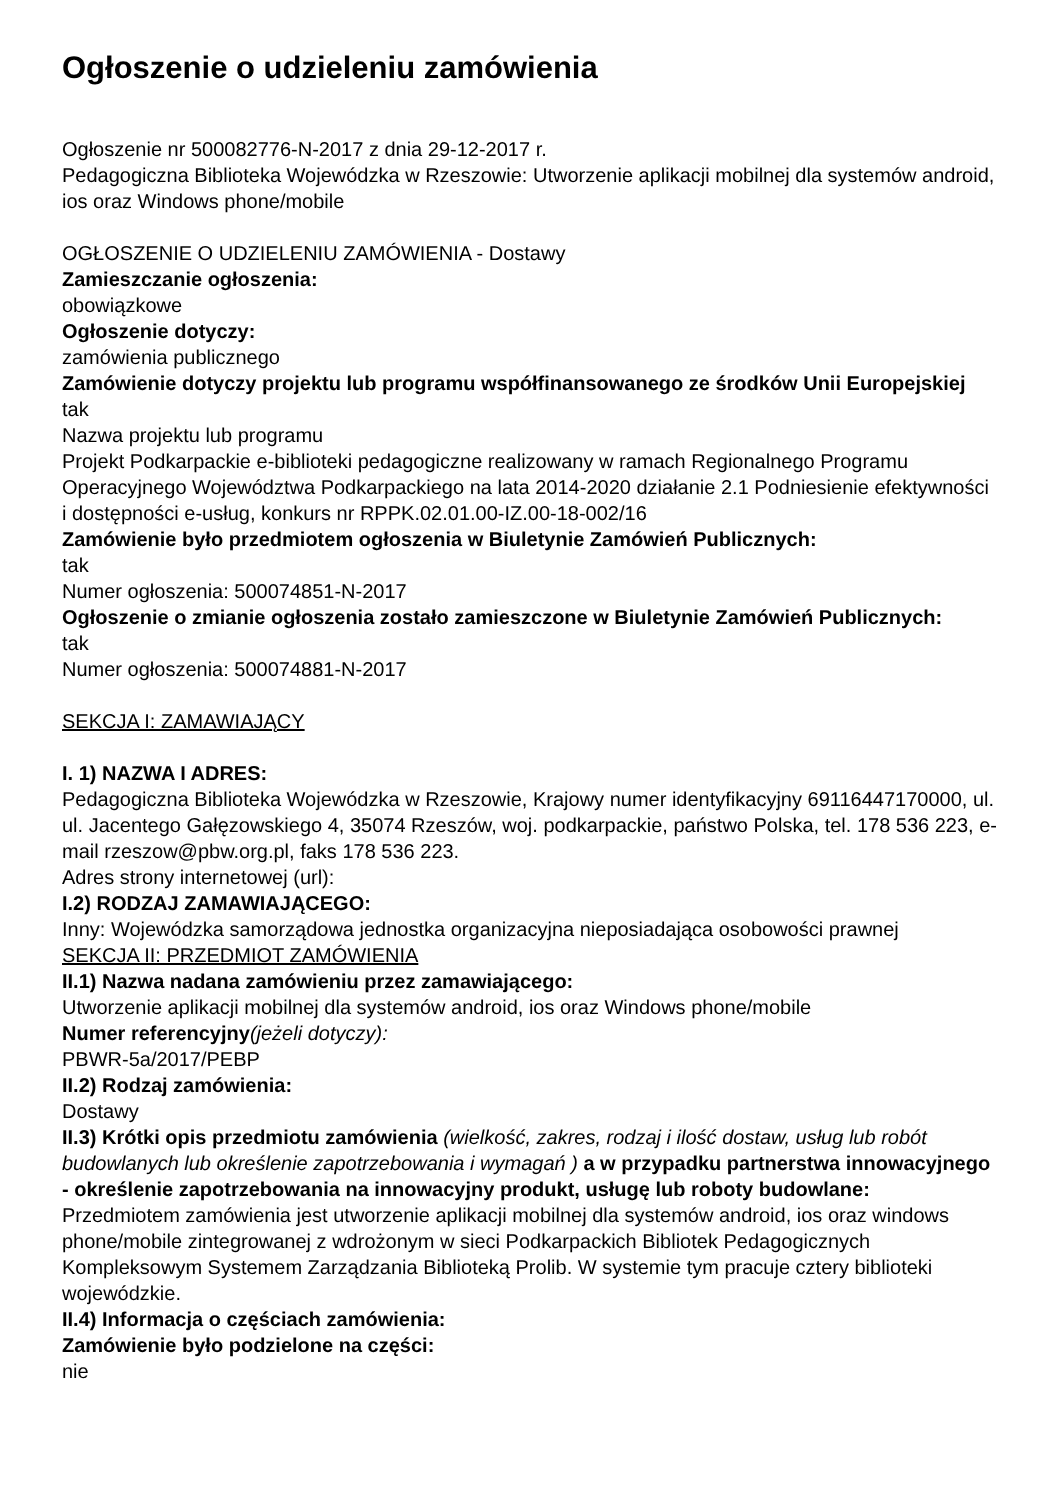Ogłoszenie o udzieleniu zamówienia
Ogłoszenie nr 500082776-N-2017 z dnia 29-12-2017 r.
Pedagogiczna Biblioteka Wojewódzka w Rzeszowie: Utworzenie aplikacji mobilnej dla systemów android, ios oraz Windows phone/mobile
OGŁOSZENIE O UDZIELENIU ZAMÓWIENIA - Dostawy
Zamieszczanie ogłoszenia:
obowiązkowe
Ogłoszenie dotyczy:
zamówienia publicznego
Zamówienie dotyczy projektu lub programu współfinansowanego ze środków Unii Europejskiej
tak
Nazwa projektu lub programu
Projekt Podkarpackie e-biblioteki pedagogiczne realizowany w ramach Regionalnego Programu Operacyjnego Województwa Podkarpackiego na lata 2014-2020 działanie 2.1 Podniesienie efektywności i dostępności e-usług, konkurs nr RPPK.02.01.00-IZ.00-18-002/16
Zamówienie było przedmiotem ogłoszenia w Biuletynie Zamówień Publicznych:
tak
Numer ogłoszenia: 500074851-N-2017
Ogłoszenie o zmianie ogłoszenia zostało zamieszczone w Biuletynie Zamówień Publicznych:
tak
Numer ogłoszenia: 500074881-N-2017
SEKCJA I: ZAMAWIAJĄCY
I. 1) NAZWA I ADRES:
Pedagogiczna Biblioteka Wojewódzka w Rzeszowie, Krajowy numer identyfikacyjny 69116447170000, ul. ul. Jacentego Gałęzowskiego 4, 35074 Rzeszów, woj. podkarpackie, państwo Polska, tel. 178 536 223, e-mail rzeszow@pbw.org.pl, faks 178 536 223.
Adres strony internetowej (url):
I.2) RODZAJ ZAMAWIAJĄCEGO:
Inny: Wojewódzka samorządowa jednostka organizacyjna nieposiadająca osobowości prawnej
SEKCJA II: PRZEDMIOT ZAMÓWIENIA
II.1) Nazwa nadana zamówieniu przez zamawiającego:
Utworzenie aplikacji mobilnej dla systemów android, ios oraz Windows phone/mobile
Numer referencyjny(jeżeli dotyczy):
PBWR-5a/2017/PEBP
II.2) Rodzaj zamówienia:
Dostawy
II.3) Krótki opis przedmiotu zamówienia (wielkość, zakres, rodzaj i ilość dostaw, usług lub robót budowlanych lub określenie zapotrzebowania i wymagań ) a w przypadku partnerstwa innowacyjnego - określenie zapotrzebowania na innowacyjny produkt, usługę lub roboty budowlane:
Przedmiotem zamówienia jest utworzenie aplikacji mobilnej dla systemów android, ios oraz windows phone/mobile zintegrowanej z wdrożonym w sieci Podkarpackich Bibliotek Pedagogicznych Kompleksowym Systemem Zarządzania Biblioteką Prolib. W systemie tym pracuje cztery biblioteki wojewódzkie.
II.4) Informacja o częściach zamówienia:
Zamówienie było podzielone na części:
nie